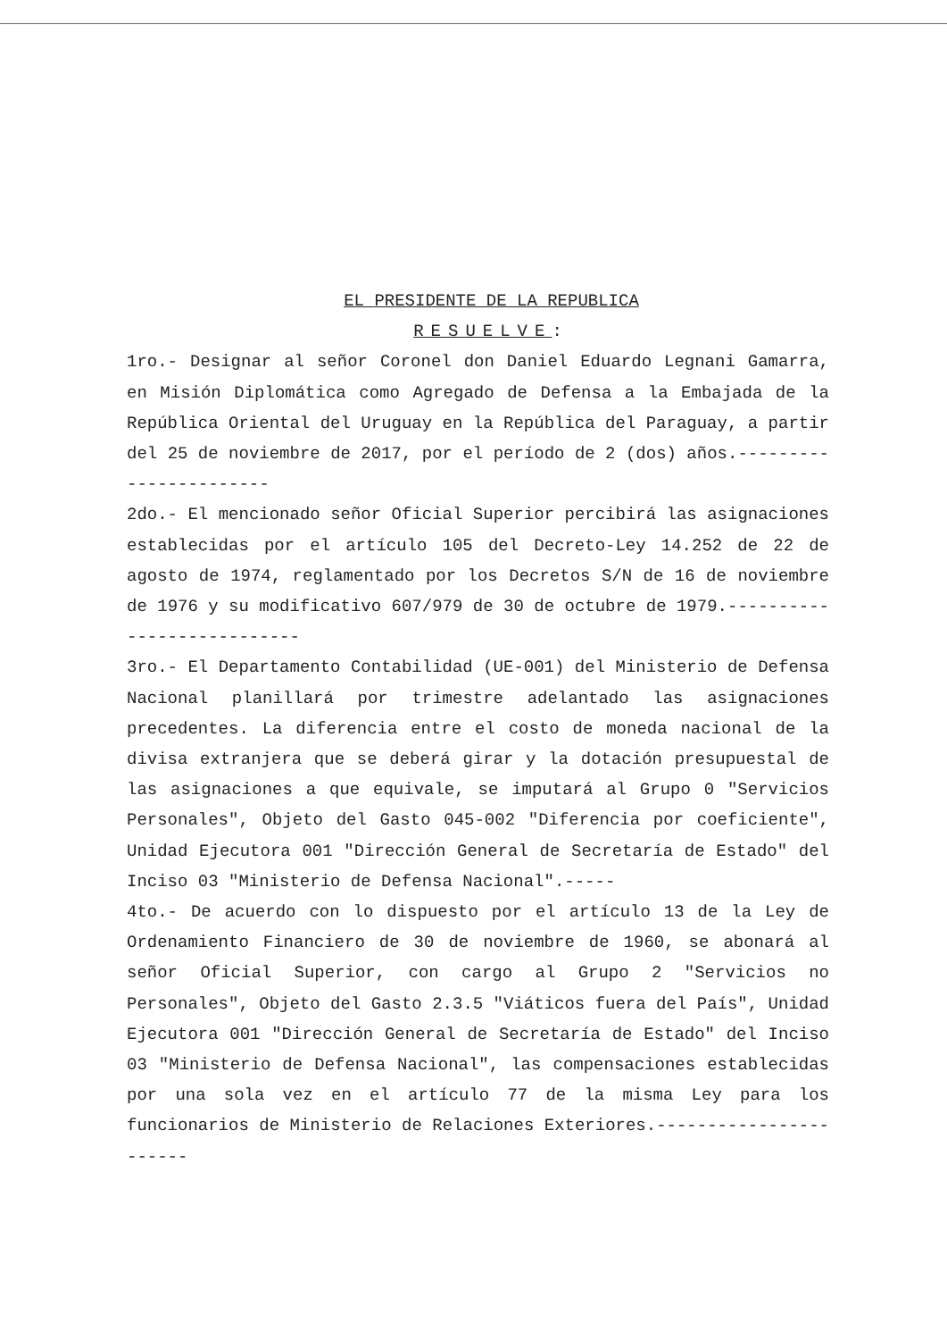EL PRESIDENTE DE LA REPUBLICA
RESUELVE:
1ro.- Designar al señor Coronel don Daniel Eduardo Legnani Gamarra, en Misión Diplomática como Agregado de Defensa a la Embajada de la República Oriental del Uruguay en la República del Paraguay, a partir del 25 de noviembre de 2017, por el período de 2 (dos) años.-----------------------
2do.- El mencionado señor Oficial Superior percibirá las asignaciones establecidas por el artículo 105 del Decreto-Ley 14.252 de 22 de agosto de 1974, reglamentado por los Decretos S/N de 16 de noviembre de 1976 y su modificativo 607/979 de 30 de octubre de 1979.---------------------------
3ro.- El Departamento Contabilidad (UE-001) del Ministerio de Defensa Nacional planillará por trimestre adelantado las asignaciones precedentes. La diferencia entre el costo de moneda nacional de la divisa extranjera que se deberá girar y la dotación presupuestal de las asignaciones a que equivale, se imputará al Grupo 0 "Servicios Personales", Objeto del Gasto 045-002 "Diferencia por coeficiente", Unidad Ejecutora 001 "Dirección General de Secretaría de Estado" del Inciso 03 "Ministerio de Defensa Nacional".-----
4to.- De acuerdo con lo dispuesto por el artículo 13 de la Ley de Ordenamiento Financiero de 30 de noviembre de 1960, se abonará al señor Oficial Superior, con cargo al Grupo 2 "Servicios no Personales", Objeto del Gasto 2.3.5 "Viáticos fuera del País", Unidad Ejecutora 001 "Dirección General de Secretaría de Estado" del Inciso 03 "Ministerio de Defensa Nacional", las compensaciones establecidas por una sola vez en el artículo 77 de la misma Ley para los funcionarios de Ministerio de Relaciones Exteriores.-----------------------